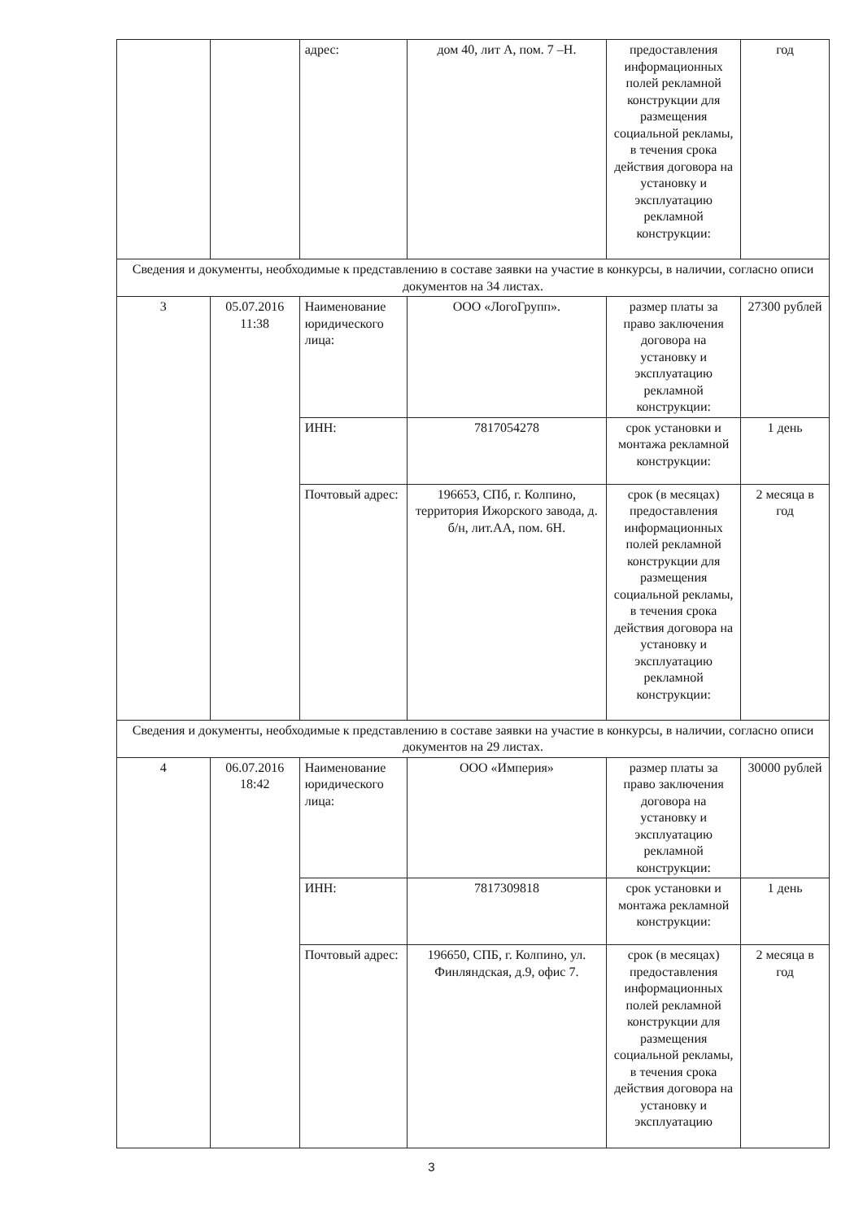| | | адрес: | дом 40, лит А, пом. 7 –Н. | предоставления информационных полей рекламной конструкции для размещения социальной рекламы, в течения срока действия договора на установку и эксплуатацию рекламной конструкции: | год |
| Сведения и документы, необходимые к представлению в составе заявки на участие в конкурсы, в наличии, согласно описи документов на 34 листах. | | | | | |
| 3 | 05.07.2016 11:38 | Наименование юридического лица: | ООО «ЛогоГрупп». | размер платы за право заключения договора на установку и эксплуатацию рекламной конструкции: | 27300 рублей |
| | | ИНН: | 7817054278 | срок установки и монтажа рекламной конструкции: | 1 день |
| | | Почтовый адрес: | 196653, СПб, г. Колпино, территория Ижорского завода, д. б/н, лит.АА, пом. 6Н. | срок (в месяцах) предоставления информационных полей рекламной конструкции для размещения социальной рекламы, в течения срока действия договора на установку и эксплуатацию рекламной конструкции: | 2 месяца в год |
| Сведения и документы, необходимые к представлению в составе заявки на участие в конкурсы, в наличии, согласно описи документов на 29 листах. | | | | | |
| 4 | 06.07.2016 18:42 | Наименование юридического лица: | ООО «Империя» | размер платы за право заключения договора на установку и эксплуатацию рекламной конструкции: | 30000 рублей |
| | | ИНН: | 7817309818 | срок установки и монтажа рекламной конструкции: | 1 день |
| | | Почтовый адрес: | 196650, СПБ, г. Колпино, ул. Финляндская, д.9, офис 7. | срок (в месяцах) предоставления информационных полей рекламной конструкции для размещения социальной рекламы, в течения срока действия договора на установку и эксплуатацию | 2 месяца в год |
3